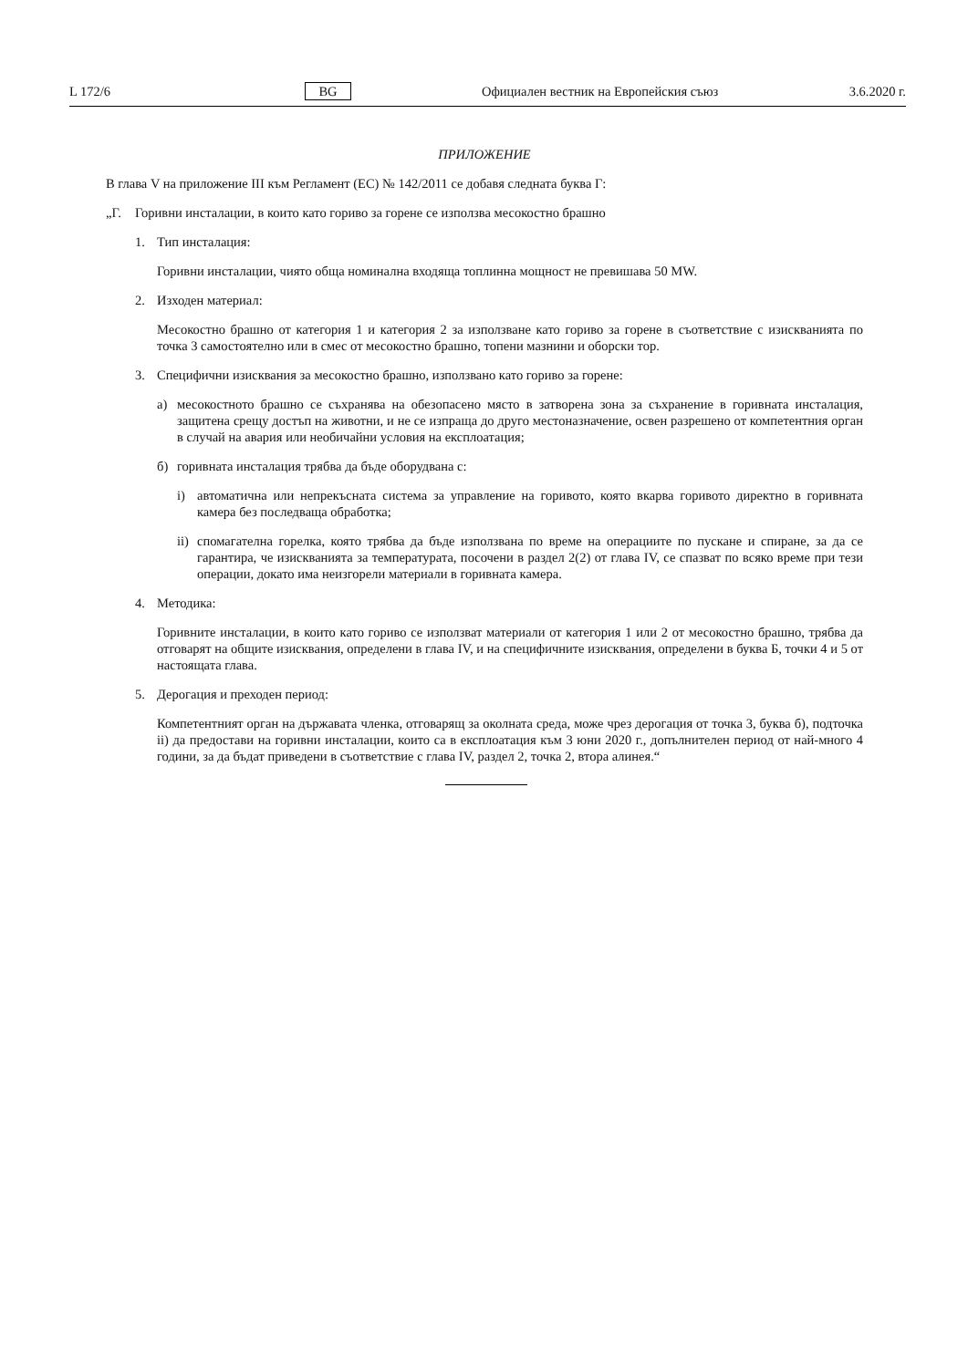L 172/6 BG Официален вестник на Европейския съюз 3.6.2020 г.
ПРИЛОЖЕНИЕ
В глава V на приложение III към Регламент (ЕС) № 142/2011 се добавя следната буква Г:
„Г. Горивни инсталации, в които като гориво за горене се използва месокостно брашно
1. Тип инсталация:
Горивни инсталации, чиято обща номинална входяща топлинна мощност не превишава 50 MW.
2. Изходен материал:
Месокостно брашно от категория 1 и категория 2 за използване като гориво за горене в съответствие с изискванията по точка 3 самостоятелно или в смес от месокостно брашно, топени мазнини и оборски тор.
3. Специфични изисквания за месокостно брашно, използвано като гориво за горене:
а) месокостното брашно се съхранява на обезопасено място в затворена зона за съхранение в горивната инсталация, защитена срещу достъп на животни, и не се изпраща до друго местоназначение, освен разрешено от компетентния орган в случай на авария или необичайни условия на експлоатация;
б) горивната инсталация трябва да бъде оборудвана с:
i) автоматична или непрекъсната система за управление на горивото, която вкарва горивото директно в горивната камера без последваща обработка;
ii) спомагателна горелка, която трябва да бъде използвана по време на операциите по пускане и спиране, за да се гарантира, че изискванията за температурата, посочени в раздел 2(2) от глава IV, се спазват по всяко време при тези операции, докато има неизгорели материали в горивната камера.
4. Методика:
Горивните инсталации, в които като гориво се използват материали от категория 1 или 2 от месокостно брашно, трябва да отговарят на общите изисквания, определени в глава IV, и на специфичните изисквания, определени в буква Б, точки 4 и 5 от настоящата глава.
5. Дерогация и преходен период:
Компетентният орган на държавата членка, отговарящ за околната среда, може чрез дерогация от точка 3, буква б), подточка ii) да предостави на горивни инсталации, които са в експлоатация към 3 юни 2020 г., допълнителен период от най-много 4 години, за да бъдат приведени в съответствие с глава IV, раздел 2, точка 2, втора алинея.“